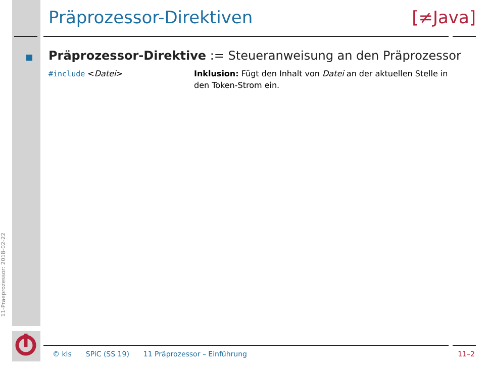11-Praeprozessor: 2018-02-22
Präprozessor-Direktiven [≠Java]
Präprozessor-Direktive := Steueranweisung an den Präprozessor
#include <Datei> Inklusion: Fügt den Inhalt von Datei an der aktuellen Stelle in den Token-Strom ein.
© kls SPiC (SS 19) 11 Präprozessor – Einführung 11–2